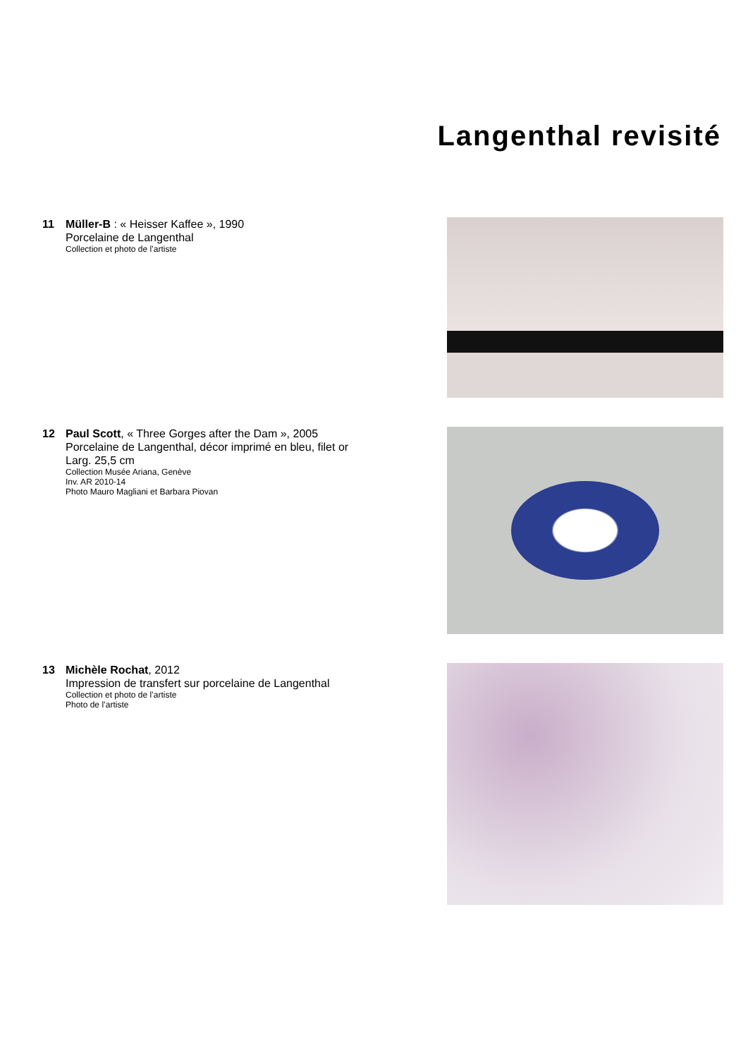Langenthal revisité
11 Müller-B : « Heisser Kaffee », 1990
Porcelaine de Langenthal
Collection et photo de l’artiste
12 Paul Scott, « Three Gorges after the Dam », 2005
Porcelaine de Langenthal, décor imprimé en bleu, filet or
Larg. 25,5 cm
Collection Musée Ariana, Genève
Inv. AR 2010-14
Photo Mauro Magliani et Barbara Piovan
13 Michèle Rochat, 2012
Impression de transfert sur porcelaine de Langenthal
Collection et photo de l’artiste
Photo de l’artiste